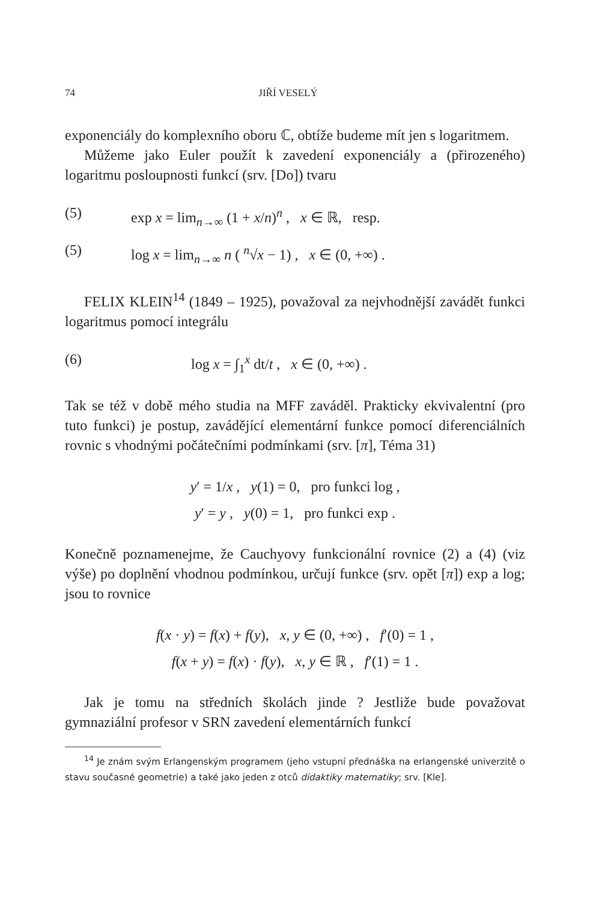74 JIŘÍ VESELÝ
exponenciály do komplexního oboru ℂ, obtíže budeme mít jen s logaritmem.
Můžeme jako Euler použít k zavedení exponenciály a (přirozeného) logaritmu posloupnosti funkcí (srv. [Do]) tvaru
(5) exp x = lim<sub>n→∞</sub> (1 + x/n)<sup>n</sup> , x ∈ ℝ, resp.
(5) log x = lim<sub>n→∞</sub> n ( <sup>n</sup>√x − 1) , x ∈ (0, +∞) .
FELIX KLEIN<sup>14</sup> (1849 – 1925), považoval za nejvhodnější zavádět funkci logaritmus pomocí integrálu
(6) log x = ∫<sub>1</sub><sup>x</sup> dt/t , x ∈ (0, +∞) .
Tak se též v době mého studia na MFF zaváděl. Prakticky ekvivalentní (pro tuto funkci) je postup, zavádějící elementární funkce pomocí diferenciálních rovnic s vhodnými počátečními podmínkami (srv. [π], Téma 31)
y′ = 1/x , y(1) = 0, pro funkci log ,
y′ = y , y(0) = 1, pro funkci exp .
Konečně poznamenejme, že Cauchyovy funkcionální rovnice (2) a (4) (viz výše) po doplnění vhodnou podmínkou, určují funkce (srv. opět [π]) exp a log; jsou to rovnice
f(x · y) = f(x) + f(y), x, y ∈ (0, +∞) , f′(0) = 1 ,
f(x + y) = f(x) · f(y), x, y ∈ ℝ , f′(1) = 1 .
Jak je tomu na středních školách jinde ? Jestliže bude považovat gymnaziální profesor v SRN zavedení elementárních funkcí
<sup>14</sup> Je znám svým Erlangenským programem (jeho vstupní přednáška na erlangenské univerzitě o stavu současné geometrie) a také jako jeden z otců didaktiky matematiky; srv. [Kle].